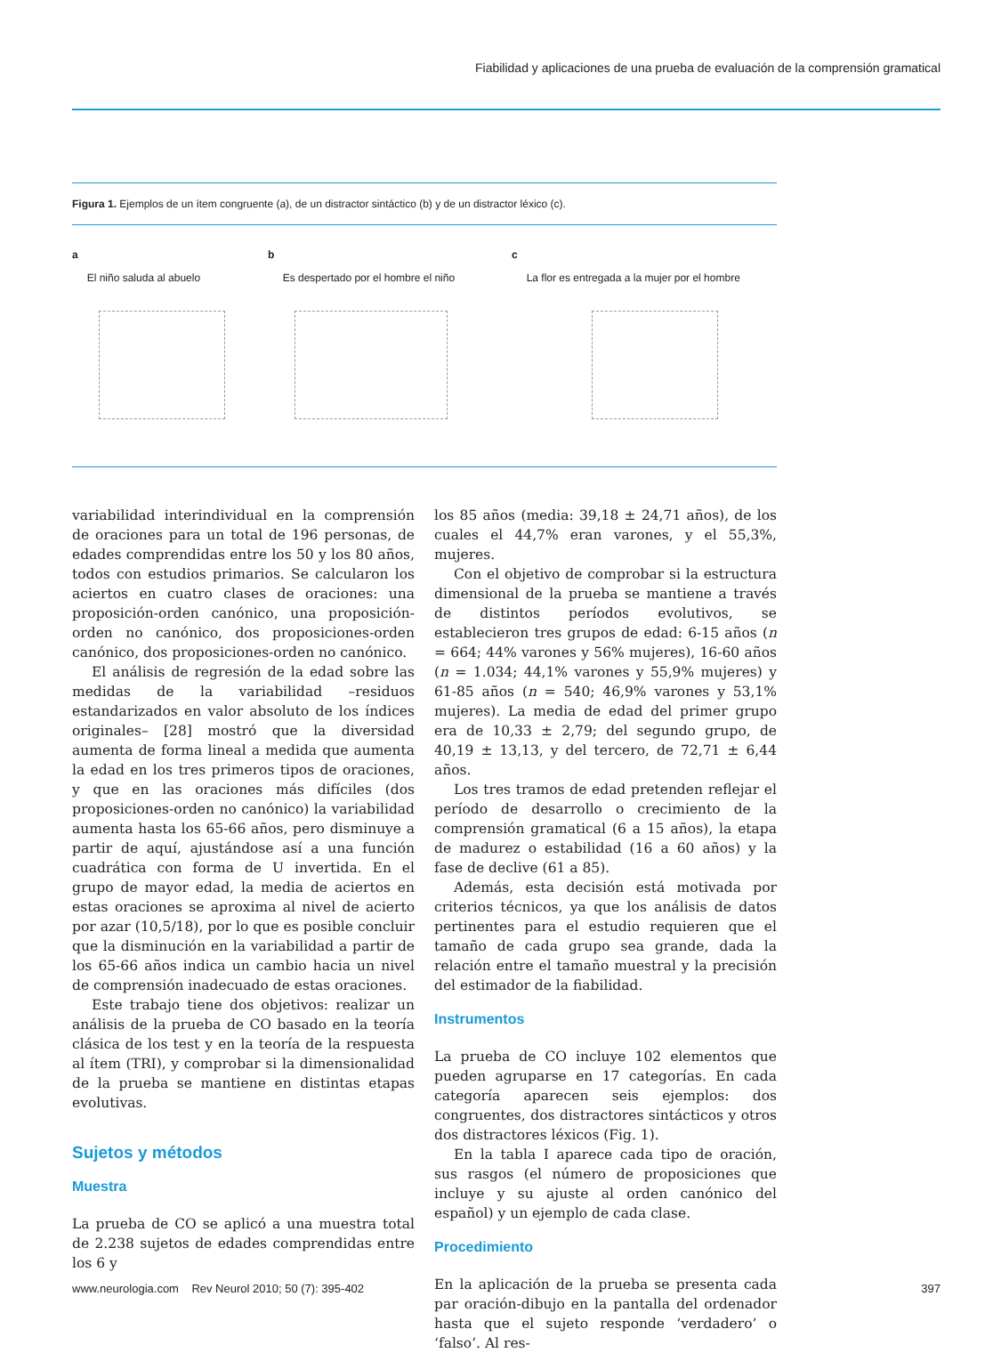Fiabilidad y aplicaciones de una prueba de evaluación de la comprensión gramatical
Figura 1. Ejemplos de un ítem congruente (a), de un distractor sintáctico (b) y de un distractor léxico (c).
a
El niño saluda al abuelo
b
Es despertado por el hombre el niño
c
La flor es entregada a la mujer por el hombre
variabilidad interindividual en la comprensión de oraciones para un total de 196 personas, de edades comprendidas entre los 50 y los 80 años, todos con estudios primarios. Se calcularon los aciertos en cuatro clases de oraciones: una proposición-orden canónico, una proposición-orden no canónico, dos proposiciones-orden canónico, dos proposiciones-orden no canónico.
El análisis de regresión de la edad sobre las medidas de la variabilidad –residuos estandarizados en valor absoluto de los índices originales– [28] mostró que la diversidad aumenta de forma lineal a medida que aumenta la edad en los tres primeros tipos de oraciones, y que en las oraciones más difíciles (dos proposiciones-orden no canónico) la variabilidad aumenta hasta los 65-66 años, pero disminuye a partir de aquí, ajustándose así a una función cuadrática con forma de U invertida. En el grupo de mayor edad, la media de aciertos en estas oraciones se aproxima al nivel de acierto por azar (10,5/18), por lo que es posible concluir que la disminución en la variabilidad a partir de los 65-66 años indica un cambio hacia un nivel de comprensión inadecuado de estas oraciones.
Este trabajo tiene dos objetivos: realizar un análisis de la prueba de CO basado en la teoría clásica de los test y en la teoría de la respuesta al ítem (TRI), y comprobar si la dimensionalidad de la prueba se mantiene en distintas etapas evolutivas.
Sujetos y métodos
Muestra
La prueba de CO se aplicó a una muestra total de 2.238 sujetos de edades comprendidas entre los 6 y
los 85 años (media: 39,18 ± 24,71 años), de los cuales el 44,7% eran varones, y el 55,3%, mujeres.
Con el objetivo de comprobar si la estructura dimensional de la prueba se mantiene a través de distintos períodos evolutivos, se establecieron tres grupos de edad: 6-15 años (n = 664; 44% varones y 56% mujeres), 16-60 años (n = 1.034; 44,1% varones y 55,9% mujeres) y 61-85 años (n = 540; 46,9% varones y 53,1% mujeres). La media de edad del primer grupo era de 10,33 ± 2,79; del segundo grupo, de 40,19 ± 13,13, y del tercero, de 72,71 ± 6,44 años.
Los tres tramos de edad pretenden reflejar el período de desarrollo o crecimiento de la comprensión gramatical (6 a 15 años), la etapa de madurez o estabilidad (16 a 60 años) y la fase de declive (61 a 85).
Además, esta decisión está motivada por criterios técnicos, ya que los análisis de datos pertinentes para el estudio requieren que el tamaño de cada grupo sea grande, dada la relación entre el tamaño muestral y la precisión del estimador de la fiabilidad.
Instrumentos
La prueba de CO incluye 102 elementos que pueden agruparse en 17 categorías. En cada categoría aparecen seis ejemplos: dos congruentes, dos distractores sintácticos y otros dos distractores léxicos (Fig. 1).
En la tabla I aparece cada tipo de oración, sus rasgos (el número de proposiciones que incluye y su ajuste al orden canónico del español) y un ejemplo de cada clase.
Procedimiento
En la aplicación de la prueba se presenta cada par oración-dibujo en la pantalla del ordenador hasta que el sujeto responde ‘verdadero’ o ‘falso’. Al res-
www.neurologia.com Rev Neurol 2010; 50 (7): 395-402 397